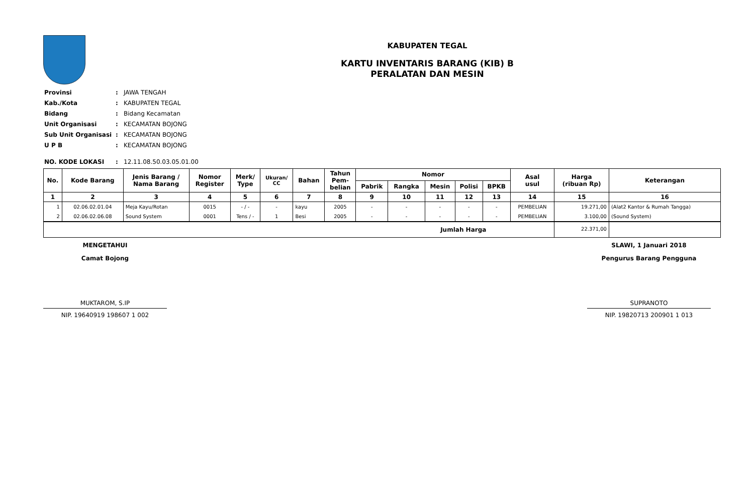KABUPATEN TEGAL
KARTU INVENTARIS BARANG (KIB) B
PERALATAN DAN MESIN
| Provinsi | : | JAWA TENGAH |
| Kab./Kota | : | KABUPATEN TEGAL |
| Bidang | : | Bidang Kecamatan |
| Unit Organisasi | : | KECAMATAN BOJONG |
| Sub Unit Organisasi | : | KECAMATAN BOJONG |
| U P B | : | KECAMATAN BOJONG |
| NO. KODE LOKASI | : | 12.11.08.50.03.05.01.00 |
| No. | Kode Barang | Jenis Barang / Nama Barang | Nomor Register | Merk/ Type | Ukuran/ CC | Bahan | Tahun Pem- belian | Nomor | | | | | Asal usul | Harga (ribuan Rp) | Keterangan |
| --- | --- | --- | --- | --- | --- | --- | --- | --- | --- | --- | --- | --- | --- | --- | --- |
| | | | | | | | | Pabrik | Rangka | Mesin | Polisi | BPKB | | | |
| 1 | 2 | 3 | 4 | 5 | 6 | 7 | 8 | 9 | 10 | 11 | 12 | 13 | 14 | 15 | 16 |
| 1 | 02.06.02.01.04 | Meja Kayu/Rotan | 0015 | - / - | - | kayu | 2005 | - | - | - | - | - | PEMBELIAN | 19.271,00 | (Alat2 Kantor & Rumah Tangga) |
| 2 | 02.06.02.06.08 | Sound System | 0001 | Tens / - | 1 | Besi | 2005 | - | - | - | - | - | PEMBELIAN | 3.100,00 | (Sound System) |
| Jumlah Harga | | | | | | | | | | | | | | 22.371,00 | |
MENGETAHUI
Camat Bojong
MUKTAROM, S.IP
NIP. 19640919 198607 1 002
SLAWI, 1 Januari 2018
Pengurus Barang Pengguna
SUPRANOTO
NIP. 19820713 200901 1 013